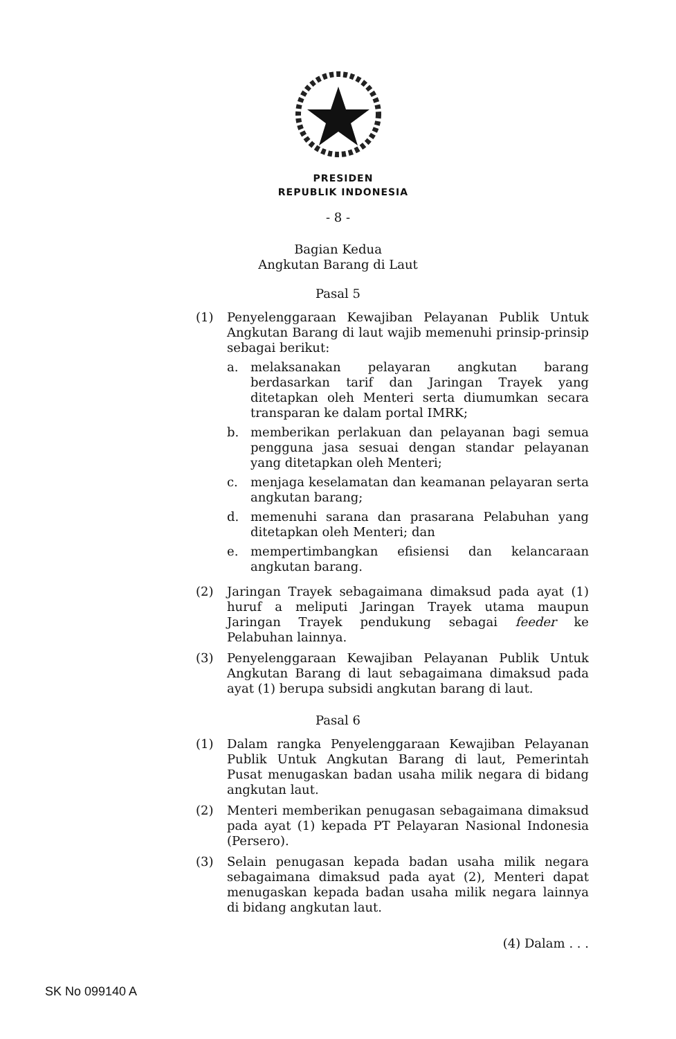PRESIDEN
REPUBLIK INDONESIA
- 8 -
Bagian Kedua
Angkutan Barang di Laut
Pasal 5
(1) Penyelenggaraan Kewajiban Pelayanan Publik Untuk Angkutan Barang di laut wajib memenuhi prinsip-prinsip sebagai berikut:
a. melaksanakan pelayaran angkutan barang berdasarkan tarif dan Jaringan Trayek yang ditetapkan oleh Menteri serta diumumkan secara transparan ke dalam portal IMRK;
b. memberikan perlakuan dan pelayanan bagi semua pengguna jasa sesuai dengan standar pelayanan yang ditetapkan oleh Menteri;
c. menjaga keselamatan dan keamanan pelayaran serta angkutan barang;
d. memenuhi sarana dan prasarana Pelabuhan yang ditetapkan oleh Menteri; dan
e. mempertimbangkan efisiensi dan kelancaraan angkutan barang.
(2) Jaringan Trayek sebagaimana dimaksud pada ayat (1) huruf a meliputi Jaringan Trayek utama maupun Jaringan Trayek pendukung sebagai feeder ke Pelabuhan lainnya.
(3) Penyelenggaraan Kewajiban Pelayanan Publik Untuk Angkutan Barang di laut sebagaimana dimaksud pada ayat (1) berupa subsidi angkutan barang di laut.
Pasal 6
(1) Dalam rangka Penyelenggaraan Kewajiban Pelayanan Publik Untuk Angkutan Barang di laut, Pemerintah Pusat menugaskan badan usaha milik negara di bidang angkutan laut.
(2) Menteri memberikan penugasan sebagaimana dimaksud pada ayat (1) kepada PT Pelayaran Nasional Indonesia (Persero).
(3) Selain penugasan kepada badan usaha milik negara sebagaimana dimaksud pada ayat (2), Menteri dapat menugaskan kepada badan usaha milik negara lainnya di bidang angkutan laut.
(4) Dalam . . .
SK No 099140 A